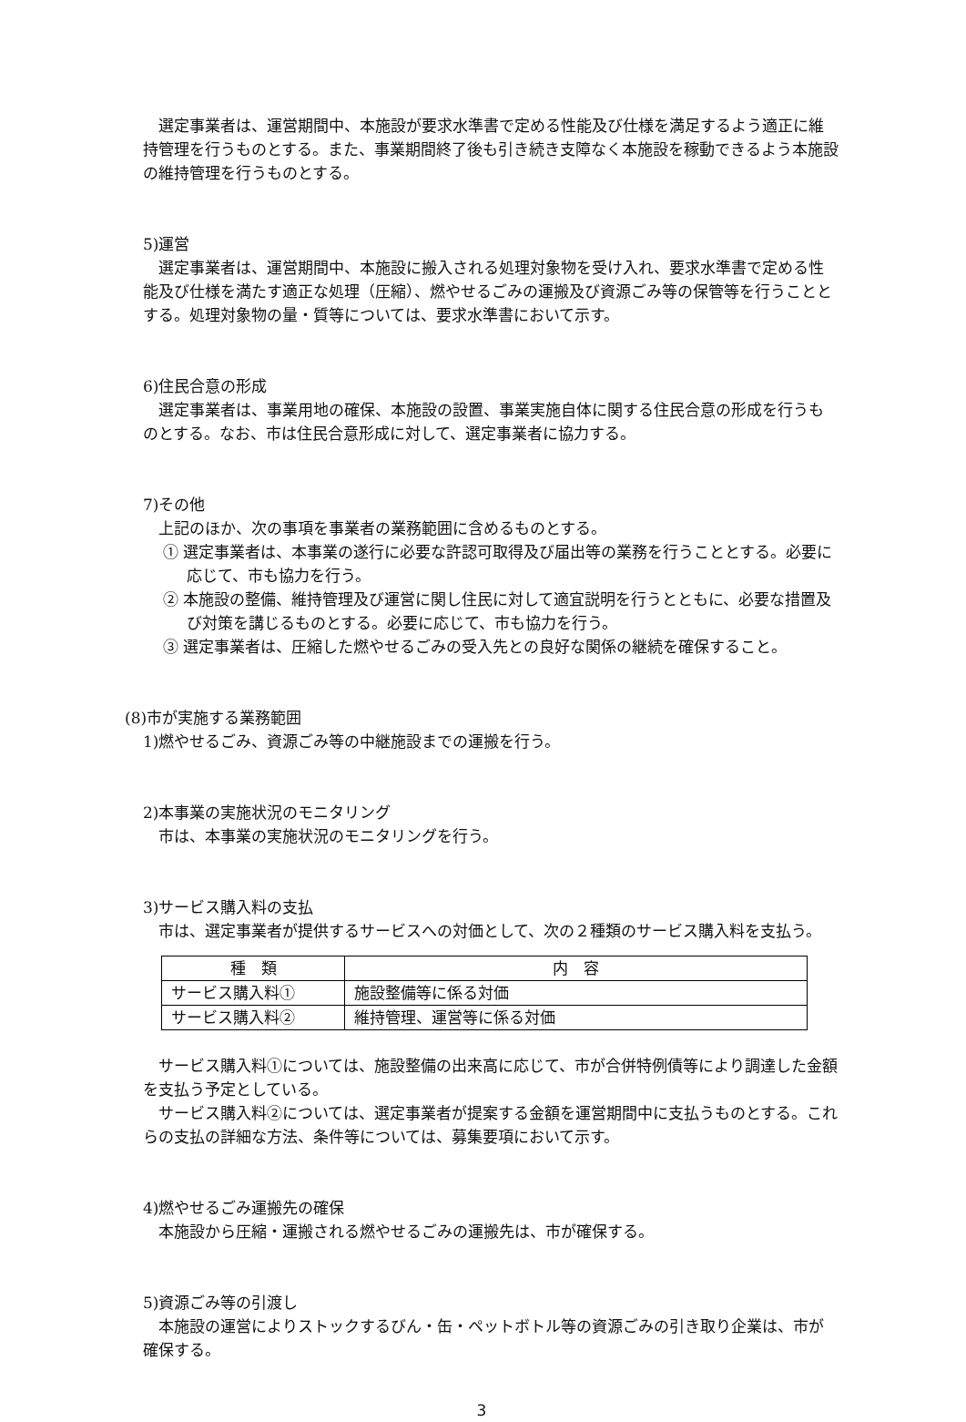選定事業者は、運営期間中、本施設が要求水準書で定める性能及び仕様を満足するよう適正に維持管理を行うものとする。また、事業期間終了後も引き続き支障なく本施設を稼動できるよう本施設の維持管理を行うものとする。
5)運営
選定事業者は、運営期間中、本施設に搬入される処理対象物を受け入れ、要求水準書で定める性能及び仕様を満たす適正な処理（圧縮）、燃やせるごみの運搬及び資源ごみ等の保管等を行うこととする。処理対象物の量・質等については、要求水準書において示す。
6)住民合意の形成
選定事業者は、事業用地の確保、本施設の設置、事業実施自体に関する住民合意の形成を行うものとする。なお、市は住民合意形成に対して、選定事業者に協力する。
7)その他
上記のほか、次の事項を事業者の業務範囲に含めるものとする。
① 選定事業者は、本事業の遂行に必要な許認可取得及び届出等の業務を行うこととする。必要に応じて、市も協力を行う。
② 本施設の整備、維持管理及び運営に関し住民に対して適宜説明を行うとともに、必要な措置及び対策を講じるものとする。必要に応じて、市も協力を行う。
③ 選定事業者は、圧縮した燃やせるごみの受入先との良好な関係の継続を確保すること。
(8)市が実施する業務範囲
1)燃やせるごみ、資源ごみ等の中継施設までの運搬を行う。
2)本事業の実施状況のモニタリング
市は、本事業の実施状況のモニタリングを行う。
3)サービス購入料の支払
市は、選定事業者が提供するサービスへの対価として、次の２種類のサービス購入料を支払う。
| 種 類 | 内 容 |
| --- | --- |
| サービス購入料① | 施設整備等に係る対価 |
| サービス購入料② | 維持管理、運営等に係る対価 |
サービス購入料①については、施設整備の出来高に応じて、市が合併特例債等により調達した金額を支払う予定としている。
サービス購入料②については、選定事業者が提案する金額を運営期間中に支払うものとする。これらの支払の詳細な方法、条件等については、募集要項において示す。
4)燃やせるごみ運搬先の確保
本施設から圧縮・運搬される燃やせるごみの運搬先は、市が確保する。
5)資源ごみ等の引渡し
本施設の運営によりストックするびん・缶・ペットボトル等の資源ごみの引き取り企業は、市が確保する。
3